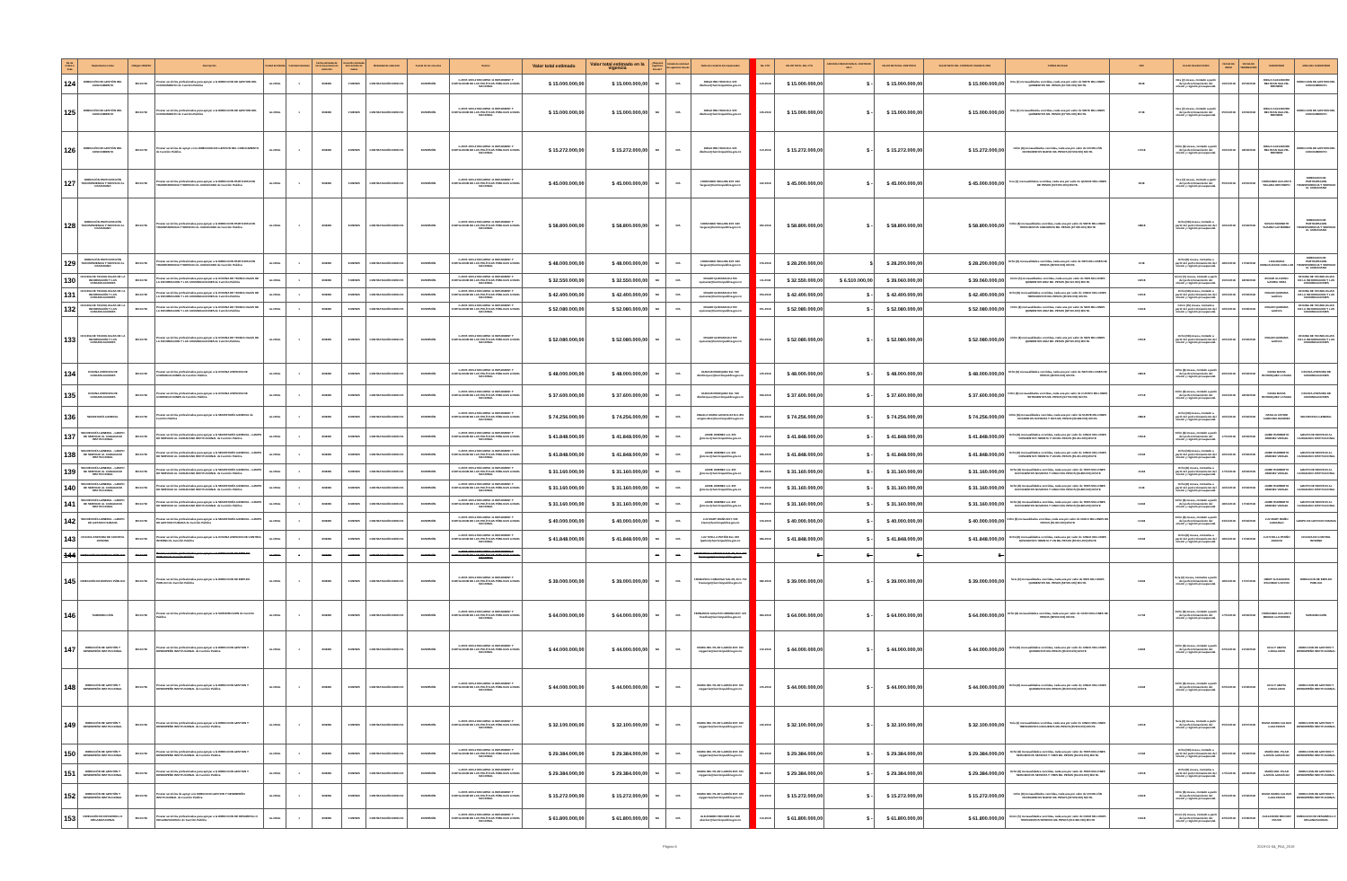| No de Orden o línea | Dependencia o área | Códigos UNSPSC | Descripción | Unidad de Medida | Cantidad estimada | Fecha estimada de inicio de proceso de selección | Duración estimada del contrato en meses | Modalidad de selección | Fuente de los recursos | Rubros | Valor total estimado | Valor total estimado en la vigencia | ¿Requiere vigencias futuras? | Estado de solicitud de vigencias futuras | Datos de contacto del responsable | | No. CTO | VALOR TOTAL DEL CTO | ADICION O REDUCCION AL CONTRATO EN $ | VALOR NETO DEL CONTRATO | VALOR NETO DEL CONTRATO VIGENCIA 2018 | FORMA DE PAGO | CDP | PLAZO DE EJECUCION | FECHA DE INICIO | FECHA DE TERMINACION | SUPERVISOR | AREA DEL SUPERVISOR |
| --- | --- | --- | --- | --- | --- | --- | --- | --- | --- | --- | --- | --- | --- | --- | --- | --- | --- | --- | --- | --- | --- | --- | --- | --- | --- | --- | --- | --- |
| 124 | DIRECCIÓN DE GESTIÓN DEL CONOCIMIENTO | 80101706 | Prestar servicios profesionales para apoyar a la DIRECCION DE GESTION DEL CONOCIMIENTO de Función Pública | GLOBAL | 1 | ENERO | 2 MESES | CONTRATACIÓN DIRECTA | INVERSIÓN | C-0505 1000-2 RECURSO 11 IMPLEMENT Y FORTALECIM DE LAS POLÍTICAS PÚBLICAS A NIVEL NACIONAL | $ 15.000.000,00 | $ 15.000.000,00 | NO | N/A | DIEGO BELTRAN Ext. 920 dbeltran@funcionpublica.gov.co | | 119-2018 | $ 15.000.000,00 | $ - | $ 15.000.000,00 | $ 15.000.000,00 | Dos (2) mensualidades vencidas, cada una por valor de SIETE MILLONES QUINIENTOS MIL PESOS ($7.500.000) M/CTE. | 9618 | Dos (2) meses, contado a partir del perfeccionamiento del mismo y registro presupuestal. | 19/01/2018 | 20/03/2018 | DIEGO ALEJANDRO BELTRAN OGILVIE-BROWNE | DIRECCION DE GESTION DEL CONOCIMIENTO |
| 125 | DIRECCIÓN DE GESTIÓN DEL CONOCIMIENTO | 80101706 | Prestar servicios profesionales para apoyar a la DIRECCION DE GESTION DEL CONOCIMIENTO de Función Pública | GLOBAL | 1 | ENERO | 2 MESES | CONTRATACIÓN DIRECTA | INVERSIÓN | C-0505 1000-2 RECURSO 11 IMPLEMENT Y FORTALECIM DE LAS POLÍTICAS PÚBLICAS A NIVEL NACIONAL | $ 15.000.000,00 | $ 15.000.000,00 | NO | N/A | DIEGO BELTRAN Ext. 920 dbeltran@funcionpublica.gov.co | | 129-2018 | $ 15.000.000,00 | $ - | $ 15.000.000,00 | $ 15.000.000,00 | Dos (2) mensualidades vencidas, cada una por valor de SIETE MILLONES QUINIENTOS MIL PESOS ($7'500.000) M/CTE. | 9718 | Dos (2) meses, contado a partir del perfeccionamiento del mismo y registro presupuestal. | 25/01/2018 | 24/03/2018 | DIEGO ALEJANDRO BELTRAN OGILVIE-BROWNE | DIRECCION DE GESTION DEL CONOCIMIENTO |
| 126 | DIRECCIÓN DE GESTIÓN DEL CONOCIMIENTO | 80101706 | Prestar servicios de apoyo en la DIRECCION DE GESTION DEL CONOCIMIENTO de Función Pública | GLOBAL | 1 | ENERO | 8 MESES | CONTRATACIÓN DIRECTA | INVERSIÓN | C-0505 1000-2 RECURSO 11 IMPLEMENT Y FORTALECIM DE LAS POLÍTICAS PÚBLICAS A NIVEL NACIONAL | $ 15.272.000,00 | $ 15.272.000,00 | NO | N/A | DIEGO BELTRAN Ext. 920 dbeltran@funcionpublica.gov.co | | 110-2018 | $ 15.272.000,00 | $ - | $ 15.272.000,00 | $ 15.272.000,00 | Ocho (8) mensualidades vencidas, cada una por valor de UN MILLÓN NOVECIENTOS NUEVE MIL PESOS ($1'909.000) M/CTE. | 17218 | Ocho (8) meses, contado a partir del perfeccionamiento del mismo y registro presupuestal. | 19/01/2018 | 18/09/2018 | DIEGO ALEJANDRO BELTRAN OGILVIE-BROWNE | DIRECCION DE GESTION DEL CONOCIMIENTO |
| 127 | DIRECCIÓN PARTICIPACIÓN TRANSPARENCIA Y SERVICIO AL CIUDADANO | 80101706 | Prestar servicios profesionales para apoyar a la DIRECCION PARTICIPACION TRANSPARENCIA Y SERVICIO AL CIUDADANO de Función Pública | GLOBAL | 1 | ENERO | 3 MESES | CONTRATACIÓN DIRECTA | INVERSIÓN | C-0505 1000-2 RECURSO 11 IMPLEMENT Y FORTALECIM DE LAS POLÍTICAS PÚBLICAS A NIVEL NACIONAL | $ 45.000.000,00 | $ 45.000.000,00 | NO | N/A | FERNANDO SEGURA EXT. 630 fsegura@funcionpublica.gov.co | | 132-2018 | $ 45.000.000,00 | $ - | $ 45.000.000,00 | $ 45.000.000,00 | Tres (3) mensualidades vencidas, cada una por valor de QUINCE MILLONES DE PESOS ($15'000.000) M/CTE. | 9918 | Tres (3) meses, contado a partir del perfeccionamiento del mismo y registro presupuestal. | 25/01/2018 | 24/04/2018 | FERNANDO AUGUSTO SEGURA RESTREPO | DIRECCION DE PARTICIPACION TRANSPARENCIA Y SERVICIO AL CIUDADANO |
| 128 | DIRECCIÓN PARTICIPACIÓN TRANSPARENCIA Y SERVICIO AL CIUDADANO | 80101706 | Prestar servicios profesionales para apoyar a la DIRECCION PARTICIPACION TRANSPARENCIA Y SERVICIO AL CIUDADANO de Función Pública | GLOBAL | 1 | ENERO | 8 MESES | CONTRATACIÓN DIRECTA | INVERSIÓN | C-0505 1000-2 RECURSO 11 IMPLEMENT Y FORTALECIM DE LAS POLÍTICAS PÚBLICAS A NIVEL NACIONAL | $ 58.800.000,00 | $ 58.800.000,00 | NO | N/A | FERNANDO SEGURA EXT. 630 fsegura@funcionpublica.gov.co | | 062-2018 | $ 58.800.000,00 | $ - | $ 58.800.000,00 | $ 58.800.000,00 | Ocho (8) mensualidades vencidas, cada una por valor de SIETE MILLONES TRESCIENTOS CINCUENTA MIL PESOS ($7'350.000) M/CTE | 18818 | Ocho (08) meses, contado a partir del perfeccionamiento del mismo y registro presupuestal. | 16/01/2018 | 15/09/2018 | SUSAN SIMONETH SUAREZ GUTIÉRREZ | DIRECCION DE PARTICIPACION TRANSPARENCIA Y SERVICIO AL CIUDADANO |
| 129 | DIRECCIÓN PARTICIPACIÓN TRANSPARENCIA Y SERVICIO AL CIUDADANO | 80101706 | Prestar servicios profesionales para apoyar a la DIRECCION PARTICIPACION TRANSPARENCIA Y SERVICIO AL CIUDADANO de Función Pública | GLOBAL | 1 | ENERO | 8 MESES | CONTRATACIÓN DIRECTA | INVERSIÓN | C-0505 1000-2 RECURSO 11 IMPLEMENT Y FORTALECIM DE LAS POLÍTICAS PÚBLICAS A NIVEL NACIONAL | $ 48.000.000,00 | $ 48.000.000,00 | NO | N/A | FERNANDO SEGURA EXT. 630 fsegura@funcionpublica.gov.co | | 079-2018 | $ 28.200.000,00 | $ | $ 28.200.000,00 | $ 28.200.000,00 | Ocho (8) mensualidades vencidas, cada una por valor de SEIS MILLONES DE PESOS ($6'000.000) M/CTE. | 1018 | Ocho (8) meses, contados a partir del perfeccionamiento del mismo y registro presupuestal. | 18/01/2018 | 17/09/2018 | LINA MARIA MONCALEANO CUELLAR | DIRECCION DE PARTICIPACION TRANSPARENCIA Y SERVICIO AL CIUDADANO |
| 130 | OFICINA DE TECNOLOGIAS DE LA INFORMACIÓN Y LAS COMUNICACIONES | 80101706 | Prestar servicios profesionales para apoyar a la OFICINA DE TECNOLOGIAS DE LA INFORMACION Y LAS COMUNICACIONES de Función Pública | GLOBAL | 1 | ENERO | 5 MESES | CONTRATACIÓN DIRECTA | INVERSIÓN | C-0505 1000-2 RECURSO 11 IMPLEMENT Y FORTALECIM DE LAS POLÍTICAS PÚBLICAS A NIVEL NACIONAL | $ 32.550.000,00 | $ 32.550.000,00 | NO | N/A | ROGER QUIRAMA Ext 500 rquirama@funcionpublica.gov.co | | 111-2018 | $ 32.550.000,00 | $ 6.510.000,00 | $ 39.060.000,00 | $ 39.060.000,00 | Cinco (5) mensualidades vencidas, cada una por valor de SEIS MILLONES QUINIENTOS DIEZ MIL PESOS ($6.510.000) M/CTE. | 16218 | Cinco (5) meses, contado a partir del perfeccionamiento del mismo y registro presupuestal. | 19/01/2018 | 18/06/2018 | EDUAR ALFONSO GAVIRIA VERA | OFICINA DE TECNOLOGIAS DE LA INFORMACION Y LAS COMUNICACIONES |
| 131 | OFICINA DE TECNOLOGIAS DE LA INFORMACIÓN Y LAS COMUNICACIONES | 80101706 | Prestar servicios profesionales para apoyar a la OFICINA DE TECNOLOGIAS DE LA INFORMACION Y LAS COMUNICACIONES de Función Pública | GLOBAL | 1 | ENERO | 8 MESES | CONTRATACIÓN DIRECTA | INVERSIÓN | C-0505 1000-2 RECURSO 11 IMPLEMENT Y FORTALECIM DE LAS POLÍTICAS PÚBLICAS A NIVEL NACIONAL | $ 42.400.000,00 | $ 42.400.000,00 | NO | N/A | ROGER QUIRAMA Ext 500 rquirama@funcionpublica.gov.co | | 053-2018 | $ 42.400.000,00 | $ - | $ 42.400.000,00 | $ 42.400.000,00 | Ocho (8) mensualidades vencidas, cada una por valor de CINCO MILLONES TRESCIENTOS MIL PESOS ($5'300.000) M/CTE. | 10218 | Ocho (08) meses, contado a partir del perfeccionamiento del mismo y registro presupuestal. | 16/01/2018 | 15/09/2018 | ROGER QUIRAMA GARCIA | OFICINA DE TECNOLOGIAS DE LA INFORMACION Y LAS COMUNICACIONES |
| 132 | OFICINA DE TECNOLOGIAS DE LA INFORMACIÓN Y LAS COMUNICACIONES | 80101706 | Prestar servicios profesionales para apoyar a la OFICINA DE TECNOLOGIAS DE LA INFORMACION Y LAS COMUNICACIONES de Función Pública | GLOBAL | 1 | ENERO | 8 MESES | CONTRATACIÓN DIRECTA | INVERSIÓN | C-0505 1000-2 RECURSO 11 IMPLEMENT Y FORTALECIM DE LAS POLÍTICAS PÚBLICAS A NIVEL NACIONAL | $ 52.080.000,00 | $ 52.080.000,00 | NO | N/A | ROGER QUIRAMA Ext 500 rquirama@funcionpublica.gov.co | | 051-2018 | $ 52.080.000,00 | $ - | $ 52.080.000,00 | $ 52.080.000,00 | Ocho (8) mensualidades vencidas, cada una por valor de SEIS MILLONES QUINIENTOS DIEZ MIL PESOS ($6'510.000) M/CTE. | 10418 | Cinco (05) meses, contado a partir del perfeccionamiento del mismo y registro presupuestal. | 16/01/2018 | 15/06/2018 | ROGER QUIRAMA GARCIA | OFICINA DE TECNOLOGIAS DE LA INFORMACION Y LAS COMUNICACIONES |
| 133 | OFICINA DE TECNOLOGIAS DE LA INFORMACIÓN Y LAS COMUNICACIONES | 80101706 | Prestar servicios profesionales para apoyar a la OFICINA DE TECNOLOGIAS DE LA INFORMACION Y LAS COMUNICACIONES de Función Pública | GLOBAL | 1 | ENERO | 8 MESES | CONTRATACIÓN DIRECTA | INVERSIÓN | C-0505 1000-2 RECURSO 11 IMPLEMENT Y FORTALECIM DE LAS POLÍTICAS PÚBLICAS A NIVEL NACIONAL | $ 52.080.000,00 | $ 52.080.000,00 | NO | N/A | ROGER QUIRAMA Ext 500 rquirama@funcionpublica.gov.co | | 052-2018 | $ 52.080.000,00 | $ - | $ 52.080.000,00 | $ 52.080.000,00 | Ocho (8) mensualidades vencidas, cada una por valor de SEIS MILLONES QUINIENTOS DIEZ MIL PESOS ($6'510.000) M/CTE. | 10518 | Ocho (08) meses, contado a partir del perfeccionamiento del mismo y registro presupuestal. | 16/01/2018 | 15/09/2018 | ROGER QUIRAMA GARCIA | OFICINA DE TECNOLOGIAS DE LA INFORMACION Y LAS COMUNICACIONES |
| 134 | OFICINA ASESORA DE COMUNICACIONES | 80101706 | Prestar servicios profesionales para apoyar a la OFICINA ASESORA DE COMUNICACIONES de Función Pública | GLOBAL | 1 | ENERO | 8 MESES | CONTRATACIÓN DIRECTA | INVERSIÓN | C-0505 1000-2 RECURSO 11 IMPLEMENT Y FORTALECIM DE LAS POLÍTICAS PÚBLICAS A NIVEL NACIONAL | $ 48.000.000,00 | $ 48.000.000,00 | NO | N/A | DIANA BOHORQUEZ Ext. 520 dbohorquez@funcionpublica.gov.co | | 125-2018 | $ 48.000.000,00 | $ - | $ 48.000.000,00 | $ 48.000.000,00 | Ocho (8) mensualidades vencidas, cada una por valor de SEIS MILLONES DE PESOS ($6'000.000) M/CTE. | 18618 | Ocho (8) meses, contado a partir del perfeccionamiento del mismo y registro presupuestal. | 26/01/2018 | 25/09/2018 | DIANA MARIA BOHORQUEZ LOSADA | OFICINA ASESORA DE COMUNICACIONES |
| 135 | OFICINA ASESORA DE COMUNICACIONES | 80101706 | Prestar servicios profesionales para apoyar a la OFICINA ASESORA DE COMUNICACIONES de Función Pública | GLOBAL | 1 | ENERO | 8 MESES | CONTRATACIÓN DIRECTA | INVERSIÓN | C-0505 1000-2 RECURSO 11 IMPLEMENT Y FORTALECIM DE LAS POLÍTICAS PÚBLICAS A NIVEL NACIONAL | $ 37.600.000,00 | $ 37.600.000,00 | NO | N/A | DIANA BOHORQUEZ Ext. 520 dbohorquez@funcionpublica.gov.co | | 099-2018 | $ 37.600.000,00 | $ - | $ 37.600.000,00 | $ 37.600.000,00 | Ocho (8) mensualidades vencidas, cada una por valor de CUATRO MILLONES SETECIENTOS MIL PESOS ($4'700.000) M/CTE. | 10718 | Ocho (8) meses, contado a partir del perfeccionamiento del mismo y registro presupuestal. | 19/01/2018 | 18/09/2018 | DIANA MARIA BOHORQUEZ LOSADA | OFICINA ASESORA DE COMUNICACIONES |
| 136 | SECRETARÍA GENERAL | 80101706 | Prestar servicios profesionales para apoyar a la SECRETARÍA GENERAL de Función Pública | GLOBAL | 1 | ENERO | 8 MESES | CONTRATACIÓN DIRECTA | INVERSIÓN | C-0505 1000-2 RECURSO 11 IMPLEMENT Y FORTALECIM DE LAS POLÍTICAS PÚBLICAS A NIVEL NACIONAL | $ 74.256.000,00 | $ 74.256.000,00 | NO | N/A | ANGELA MARIA GONZALEZ Ext. 801 amgonzalez@funcionpublica.gov.co | | 063-2018 | $ 74.256.000,00 | $ - | $ 74.256.000,00 | $ 74.256.000,00 | Ocho (8) mensualidades vencidas, cada una por valor de NUEVE MILLONES DOCIENTOS OCHENTA Y DOS MIL PESOS ($9.282.000) M/CTE. | 18818 | Ocho (08) meses, contado a partir del perfeccionamiento del mismo y registro presupuestal. | 16/01/2018 | 15/09/2018 | NATALIA ASTRID CARDONA RAMIREZ | SECRETARIA GENERAL |
| 137 | SECRETARÍA GENERAL - GRUPO DE SERVICIO AL CIUDADANO INSTITUCIONAL | 80101706 | Prestar servicios profesionales para apoyar a la SECRETARÍA GENERAL - GRUPO DE SERVICIO AL CIUDADANO INSTITUCIONAL de Función Pública | GLOBAL | 1 | ENERO | 8 MESES | CONTRATACIÓN DIRECTA | INVERSIÓN | C-0505 1000-2 RECURSO 11 IMPLEMENT Y FORTALECIM DE LAS POLÍTICAS PÚBLICAS A NIVEL NACIONAL | $ 41.848.000,00 | $ 41.848.000,00 | NO | N/A | JAIME JIMENEZ ext. 300 jjimenez@funcionpublica.gov.co | | 102-2018 | $ 41.848.000,00 | $ - | $ 41.848.000,00 | $ 41.848.000,00 | Ocho (8) mensualidades vencidas, cada una por valor de CINCO MILLONES DOSCIENTOS TREINTA Y UN MIL PESOS ($5.231.000) M/CTE | 10918 | Ocho (8) meses, contado a partir del perfeccionamiento del mismo y registro presupuestal. | 17/01/2018 | 16/09/2018 | JAIME HUMBERTO JIMENEZ VERGEL | GRUPO DE SERVICIO AL CIUDADANO INSTITUCIONAL |
| 138 | SECRETARÍA GENERAL - GRUPO DE SERVICIO AL CIUDADANO INSTITUCIONAL | 80101706 | Prestar servicios profesionales para apoyar a la SECRETARÍA GENERAL - GRUPO DE SERVICIO AL CIUDADANO INSTITUCIONAL de Función Pública | GLOBAL | 1 | ENERO | 8 MESES | CONTRATACIÓN DIRECTA | INVERSIÓN | C-0505 1000-2 RECURSO 11 IMPLEMENT Y FORTALECIM DE LAS POLÍTICAS PÚBLICAS A NIVEL NACIONAL | $ 41.848.000,00 | $ 41.848.000,00 | NO | N/A | JAIME JIMENEZ ext. 300 jjimenez@funcionpublica.gov.co | | 066-2018 | $ 41.848.000,00 | $ - | $ 41.848.000,00 | $ 41.848.000,00 | Ocho (8) mensualidades vencidas, cada una por valor de CINCO MILLONES DOSCIENTOS TREINTA Y UN MIL PESOS ($5.231.000) M/CTE | 11018 | Ocho (08) meses, contado a partir del perfeccionamiento del mismo y registro presupuestal. | 16/01/2018 | 15/09/2018 | JAIME HUMBERTO JIMENEZ VERGEL | GRUPO DE SERVICIO AL CIUDADANO INSTITUCIONAL |
| 139 | SECRETARÍA GENERAL - GRUPO DE SERVICIO AL CIUDADANO INSTITUCIONAL | 80101706 | Prestar servicios profesionales para apoyar a la SECRETARÍA GENERAL - GRUPO DE SERVICIO AL CIUDADANO INSTITUCIONAL de Función Pública | GLOBAL | 1 | ENERO | 8 MESES | CONTRATACIÓN DIRECTA | INVERSIÓN | C-0505 1000-2 RECURSO 11 IMPLEMENT Y FORTALECIM DE LAS POLÍTICAS PÚBLICAS A NIVEL NACIONAL | $ 31.160.000,00 | $ 31.160.000,00 | NO | N/A | JAIME JIMENEZ ext. 300 jjimenez@funcionpublica.gov.co | | 080-2018 | $ 31.160.000,00 | $ - | $ 31.160.000,00 | $ 31.160.000,00 | Ocho (8) mensualidades vencidas, cada una por valor de TRES MILLONES OCHOCIENTOS NOVENTA Y CINCO MIL PESOS ($3.895.000) M/CTE | 11118 | Ocho (8) meses, contados a partir del perfeccionamiento del mismo y registro presupuestal. | 17/01/2018 | 16/09/2018 | JAIME HUMBERTO JIMENEZ VERGEL | GRUPO DE SERVICIO AL CIUDADANO INSTITUCIONAL |
| 140 | SECRETARÍA GENERAL - GRUPO DE SERVICIO AL CIUDADANO INSTITUCIONAL | 80101706 | Prestar servicios profesionales para apoyar a la SECRETARÍA GENERAL - GRUPO DE SERVICIO AL CIUDADANO INSTITUCIONAL de Función Pública | GLOBAL | 1 | ENERO | 8 MESES | CONTRATACIÓN DIRECTA | INVERSIÓN | C-0505 1000-2 RECURSO 11 IMPLEMENT Y FORTALECIM DE LAS POLÍTICAS PÚBLICAS A NIVEL NACIONAL | $ 31.160.000,00 | $ 31.160.000,00 | NO | N/A | JAIME JIMENEZ ext. 300 jjimenez@funcionpublica.gov.co | | 079-2018 | $ 31.160.000,00 | $ - | $ 31.160.000,00 | $ 31.160.000,00 | Ocho (8) mensualidades vencidas, cada una por valor de TRES MILLONES OCHOCIENTOS NOVENTA Y CINCO MIL PESOS ($3.895.000) M/CTE | 1218 | Ocho (8) meses, contados a partir del perfeccionamiento del mismo y registro presupuestal. | 16/01/2018 | 15/09/2018 | JAIME HUMBERTO JIMENEZ VERGEL | GRUPO DE SERVICIO AL CIUDADANO INSTITUCIONAL |
| 141 | SECRETARÍA GENERAL - GRUPO DE SERVICIO AL CIUDADANO INSTITUCIONAL | 80101706 | Prestar servicios profesionales para apoyar a la SECRETARÍA GENERAL - GRUPO DE SERVICIO AL CIUDADANO INSTITUCIONAL de Función Pública | GLOBAL | 1 | ENERO | 8 MESES | CONTRATACIÓN DIRECTA | INVERSIÓN | C-0505 1000-2 RECURSO 11 IMPLEMENT Y FORTALECIM DE LAS POLÍTICAS PÚBLICAS A NIVEL NACIONAL | $ 31.160.000,00 | $ 31.160.000,00 | NO | N/A | JAIME JIMENEZ ext. 300 jjimenez@funcionpublica.gov.co | | 096-2018 | $ 31.160.000,00 | $ - | $ 31.160.000,00 | $ 31.160.000,00 | Ocho (8) mensualidades vencidas, cada una por valor de TRES MILLONES OCHOCIENTOS NOVENTA Y CINCO MIL PESOS ($3.895.000) M/CTE | 11318 | Ocho (8) meses, contado a partir del perfeccionamiento del mismo y registro presupuestal. | 18/01/2018 | 17/09/2018 | JAIME HUMBERTO JIMENEZ VERGEL | GRUPO DE SERVICIO AL CIUDADANO INSTITUCIONAL |
| 142 | SECRETARÍA GENERAL - GRUPO DE GESTION HUMANA | 80101706 | Prestar servicios profesionales para apoyar a la SECRETARÍA GENERAL - GRUPO DE GESTION HUMANA de Función Pública | GLOBAL | 1 | ENERO | 8 MESES | CONTRATACIÓN DIRECTA | INVERSIÓN | C-0505 1000-2 RECURSO 11 IMPLEMENT Y FORTALECIM DE LAS POLÍTICAS PÚBLICAS A NIVEL NACIONAL | $ 40.000.000,00 | $ 40.000.000,00 | NO | N/A | LUZ MARY RIAÑO EXT. 530 lriano@funcionpublica.gov.co | | 123-2018 | $ 40.000.000,00 | $ - | $ 40.000.000,00 | $ 40.000.000,00 | Ocho (8) mensualidades vencidas, cada una por valor de CINCO MILLONES DE PESOS ($5.000.000) M/CTE | 11418 | Ocho (8) meses, contado a partir del perfeccionamiento del mismo y registro presupuestal. | 23/01/2018 | 22/09/2018 | LUZ MARY RIAÑO CAMARGO | GRUPO DE GESTION HUMANA |
| 143 | OFICINA ASESORA DE CONTROL INTERNO | 80101706 | Prestar servicios profesionales para apoyar a la OFICINA ASESORA DE CONTROL INTERNO de Función Pública | GLOBAL | 1 | ENERO | 8 MESES | CONTRATACIÓN DIRECTA | INVERSIÓN | C-0505 1000-2 RECURSO 11 IMPLEMENT Y FORTALECIM DE LAS POLÍTICAS PÚBLICAS A NIVEL NACIONAL | $ 41.848.000,00 | $ 41.848.000,00 | NO | N/A | LUZ STELLA PATIÑO Ext. 600 lpatino@funcionpublica.gov.co | | 083-2018 | $ 41.848.000,00 | $ - | $ 41.848.000,00 | $ 41.848.000,00 | Ocho (8) mensualidades vencidas, cada una por valor de CINCO MILLONES DOSCIENTOS TREINTA Y UN MIL PESOS ($5'231.000) M/CTE | 11518 | Ocho (8) meses, contados a partir del perfeccionamiento del mismo y registro presupuestal. | 18/01/2018 | 17/09/2018 | LUZ STELLA PATIÑO JURADO | OFICINA DE CONTROL INTERNO |
| 144 | DIRECCIÓN DE EMPLEO PÚBLICO | 80101706 | Prestar servicios profesionales para apoyar a la DIRECCION DE EMPLEO PUBLICO de Función Pública | GLOBAL | 1 | ENERO | 7 MESES | CONTRATACIÓN DIRECTA | INVERSIÓN | C-0505 1000-2 RECURSO 11 IMPLEMENT Y FORTALECIM DE LAS POLÍTICAS PÚBLICAS A NIVEL NACIONAL | | | NO | N/A | FRANCISCO CAMARGO SALAS, Ext. 700 fcamargo@funcionpublica.gov.co | | | $ - | $ - | $ - | $ - | | | | | | | |
| 145 | DIRECCIÓN DE EMPLEO PÚBLICO | 80101706 | Prestar servicios profesionales para apoyar a la DIRECCION DE EMPLEO PUBLICO de Función Pública | GLOBAL | 1 | ENERO | 6 MESES | CONTRATACIÓN DIRECTA | INVERSIÓN | C-0505 1000-2 RECURSO 11 IMPLEMENT Y FORTALECIM DE LAS POLÍTICAS PÚBLICAS A NIVEL NACIONAL | $ 39.000.000,00 | $ 39.000.000,00 | NO | N/A | FRANCISCO CAMARGO SALAS, Ext. 700 fcamargo@funcionpublica.gov.co | | 082-2018 | $ 39.000.000,00 | $ - | $ 39.000.000,00 | $ 39.000.000,00 | Seis (6) mensualidades vencidas, cada una por valor de SEIS MILLONES QUINIENTOS MIL PESOS ($6'500.000) M/CTE. | 11618 | Seis (6) meses, contados a partir del perfeccionamiento del mismo y registro presupuestal. | 18/01/2018 | 17/07/2018 | JIMMY ALEJANDRO ESCOBAR CASTRO | DIRECCION DE EMPLEO PUBLICO |
| 146 | SUBDIRECCIÓN | 80101706 | Prestar servicios profesionales para apoyar a la SUBDIRECCION de Función Pública | GLOBAL | 1 | ENERO | 8 MESES | CONTRATACIÓN DIRECTA | INVERSIÓN | C-0505 1000-2 RECURSO 11 IMPLEMENT Y FORTALECIM DE LAS POLÍTICAS PÚBLICAS A NIVEL NACIONAL | $ 64.000.000,00 | $ 64.000.000,00 | NO | N/A | FERNANDO AUGUSTO MEDINA EXT. 910 fmedina@funcionpublica.gov.co | | 084-2018 | $ 64.000.000,00 | $ - | $ 64.000.000,00 | $ 64.000.000,00 | Ocho (8) mensualidades vencidas, cada una por valor de OCHO MILLONES DE PESOS ($8'000.000) M/CTE. | 11718 | Ocho (8) meses, contado a partir del perfeccionamiento del mismo y registro presupuestal. | 17/01/2018 | 16/09/2018 | FERNANDO AUGUSTO MEDINA GUTIERREZ | SUBDIRECCIÓN |
| 147 | DIRECCIÓN DE GESTIÓN Y DESEMPEÑO INSTITUCIONAL | 80101706 | Prestar servicios profesionales para apoyar a la DIRECCION GESTION Y DESEMPEÑO INSTITUCIONAL de Función Pública | GLOBAL | 1 | ENERO | 8 MESES | CONTRATACIÓN DIRECTA | INVERSIÓN | C-0505 1000-2 RECURSO 11 IMPLEMENT Y FORTALECIM DE LAS POLÍTICAS PÚBLICAS A NIVEL NACIONAL | $ 44.000.000,00 | $ 44.000.000,00 | NO | N/A | MARIA DEL PILAR GARCÍA EXT. 610 mpgarcia@funcionpublica.gov.co | | 122-2018 | $ 44.000.000,00 | $ - | $ 44.000.000,00 | $ 44.000.000,00 | Ocho (8) mensualidades vencidas, cada una por valor de CINCO MILLONES QUINIENTOS MIL PESOS ($5.500.000) M/CTE | 11818 | Ocho (8) meses, contado a partir del perfeccionamiento del mismo y registro presupuestal. | 22/01/2018 | 21/09/2018 | DOLLY AMAYA CABALLERO | DIRECCION DE GESTION Y DESEMPEÑO INSTITUCIONAL |
| 148 | DIRECCIÓN DE GESTIÓN Y DESEMPEÑO INSTITUCIONAL | 80101706 | Prestar servicios profesionales para apoyar a la DIRECCION GESTION Y DESEMPEÑO INSTITUCIONAL de Función Pública | GLOBAL | 1 | ENERO | 8 MESES | CONTRATACIÓN DIRECTA | INVERSIÓN | C-0505 1000-2 RECURSO 11 IMPLEMENT Y FORTALECIM DE LAS POLÍTICAS PÚBLICAS A NIVEL NACIONAL | $ 44.000.000,00 | $ 44.000.000,00 | NO | N/A | MARIA DEL PILAR GARCÍA EXT. 610 mpgarcia@funcionpublica.gov.co | | 120-2018 | $ 44.000.000,00 | $ - | $ 44.000.000,00 | $ 44.000.000,00 | Ocho (8) mensualidades vencidas, cada una por valor de CINCO MILLONES QUINIENTOS MIL PESOS ($5.500.000) M/CTE | 11918 | Ocho (8) meses, contado a partir del perfeccionamiento del mismo y registro presupuestal. | 22/01/2018 | 21/09/2018 | DOLLY AMAYA CABALLERO | DIRECCION DE GESTION Y DESEMPEÑO INSTITUCIONAL |
| 149 | DIRECCIÓN DE GESTIÓN Y DESEMPEÑO INSTITUCIONAL | 80101706 | Prestar servicios profesionales para apoyar a la DIRECCION GESTION Y DESEMPEÑO INSTITUCIONAL de Función Pública | GLOBAL | 1 | ENERO | 6 MESES | CONTRATACIÓN DIRECTA | INVERSIÓN | C-0505 1000-2 RECURSO 11 IMPLEMENT Y FORTALECIM DE LAS POLÍTICAS PÚBLICAS A NIVEL NACIONAL | $ 32.100.000,00 | $ 32.100.000,00 | NO | N/A | MARIA DEL PILAR GARCÍA EXT. 610 mpgarcia@funcionpublica.gov.co | | 130-2018 | $ 32.100.000,00 | $ - | $ 32.100.000,00 | $ 32.100.000,00 | Seis (6) mensualidades vencidas, cada una por valor de CINCO MILLONES TRESCIENTOS CINCUENTA MIL PESOS ($5'350.000) M/CTE. | 12018 | Seis (6) meses, contado a partir del perfeccionamiento del mismo y registro presupuestal. | 25/01/2018 | 24/07/2018 | DIANA MARIA CALDAS GUALTEROS | DIRECCION DE GESTION Y DESEMPEÑO INSTITUCIONAL |
| 150 | DIRECCIÓN DE GESTIÓN Y DESEMPEÑO INSTITUCIONAL | 80101706 | Prestar servicios profesionales para apoyar a la DIRECCION GESTION Y DESEMPEÑO INSTITUCIONAL de Función Pública | GLOBAL | 1 | ENERO | 8 MESES | CONTRATACIÓN DIRECTA | INVERSIÓN | C-0505 1000-2 RECURSO 11 IMPLEMENT Y FORTALECIM DE LAS POLÍTICAS PÚBLICAS A NIVEL NACIONAL | $ 29.384.000,00 | $ 29.384.000,00 | NO | N/A | MARIA DEL PILAR GARCÍA EXT. 610 mpgarcia@funcionpublica.gov.co | | 064-2018 | $ 29.384.000,00 | $ - | $ 29.384.000,00 | $ 29.384.000,00 | Ocho (8) mensualidades vencidas, cada una por valor de TRES MILLONES SEISCIENTOS SETENTA Y TRES MIL PESOS ($3.673.000) M/CTE. | 12118 | Ocho (08) meses, contado a partir del perfeccionamiento del mismo y registro presupuestal. | 16/01/2018 | 15/09/2018 | MARÍA DEL PILAR GARCÍA GONZÁLEZ | DIRECCION DE GESTION Y DESEMPEÑO INSTITUCIONAL |
| 151 | DIRECCIÓN DE GESTIÓN Y DESEMPEÑO INSTITUCIONAL | 80101706 | Prestar servicios profesionales para apoyar a la DIRECCION GESTION Y DESEMPEÑO INSTITUCIONAL de Función Pública | GLOBAL | 1 | ENERO | 8 MESES | CONTRATACIÓN DIRECTA | INVERSIÓN | C-0505 1000-2 RECURSO 11 IMPLEMENT Y FORTALECIM DE LAS POLÍTICAS PÚBLICAS A NIVEL NACIONAL | $ 29.384.000,00 | $ 29.384.000,00 | NO | N/A | MARIA DEL PILAR GARCÍA EXT. 610 mpgarcia@funcionpublica.gov.co | | 081-2018 | $ 29.384.000,00 | $ - | $ 29.384.000,00 | $ 29.384.000,00 | Ocho (8) mensualidades vencidas, cada una por valor de TRES MILLONES SEISCIENTOS SETENTA Y TRES MIL PESOS ($3.673.000) M/CTE. | 12218 | Ocho (8) meses, contados a partir del perfeccionamiento del mismo y registro presupuestal. | 17/01/2018 | 16/09/2018 | MARÍA DEL PILAR GARCÍA GONZÁLEZ | DIRECCION DE GESTION Y DESEMPEÑO INSTITUCIONAL |
| 152 | DIRECCIÓN DE GESTIÓN Y DESEMPEÑO INSTITUCIONAL | 80101706 | Prestar servicios de apoyo a la DIRECCION GESTION Y DESEMPEÑO INSTITUCIONAL de Función Pública | GLOBAL | 1 | ENERO | 8 MESES | CONTRATACIÓN DIRECTA | INVERSIÓN | C-0505 1000-2 RECURSO 11 IMPLEMENT Y FORTALECIM DE LAS POLÍTICAS PÚBLICAS A NIVEL NACIONAL | $ 15.272.000,00 | $ 15.272.000,00 | NO | N/A | MARIA DEL PILAR GARCÍA EXT. 610 mpgarcia@funcionpublica.gov.co | | 109-2018 | $ 15.272.000,00 | $ - | $ 15.272.000,00 | $ 15.272.000,00 | Ocho (8) mensualidades vencidas, cada una por valor de UN MILLÓN NOVECIENTOS NUEVE MIL PESOS ($1'909.000) M/CTE. | 12318 | Ocho (8) meses, contado a partir del perfeccionamiento del mismo y registro presupuestal. | 22/01/2018 | 21/09/2018 | DIANA MARIA CALDAS GUALTEROS | DIRECCION DE GESTION Y DESEMPEÑO INSTITUCIONAL |
| 153 | DIRECCIÓN DE DESARROLLO ORGANIZACIONAL | 80101706 | Prestar servicios profesionales para apoyar a la DIRECCION DE DESARROLLO ORGANIZACIONAL de Función Pública | GLOBAL | 1 | ENERO | 5 MESES | CONTRATACIÓN DIRECTA | INVERSIÓN | C-0505 1000-2 RECURSO 11 IMPLEMENT Y FORTALECIM DE LAS POLÍTICAS PÚBLICAS A NIVEL NACIONAL | $ 61.800.000,00 | $ 61.800.000,00 | NO | N/A | ALEJANDRO BECKER Ext. 820 abecker@funcionpublica.gov.co | | 119-2018 | $ 61.800.000,00 | $ - | $ 61.800.000,00 | $ 61.800.000,00 | Cinco (5) mensualidades vencidas, cada una por valor de DOCE MILLONES TRESCIENTOS SESENTA MIL PESOS ($12.360.000) M/CTE | 12418 | Cinco (5) meses, contado a partir del perfeccionamiento del mismo y registro presupuestal. | 22/01/2018 | 21/06/2018 | ALEJANDRO BECKER ROJAS | DIRECCION DE DESARROLLO ORGANIZACIONAL |
Página 6 2018-01-04_PAA_2018